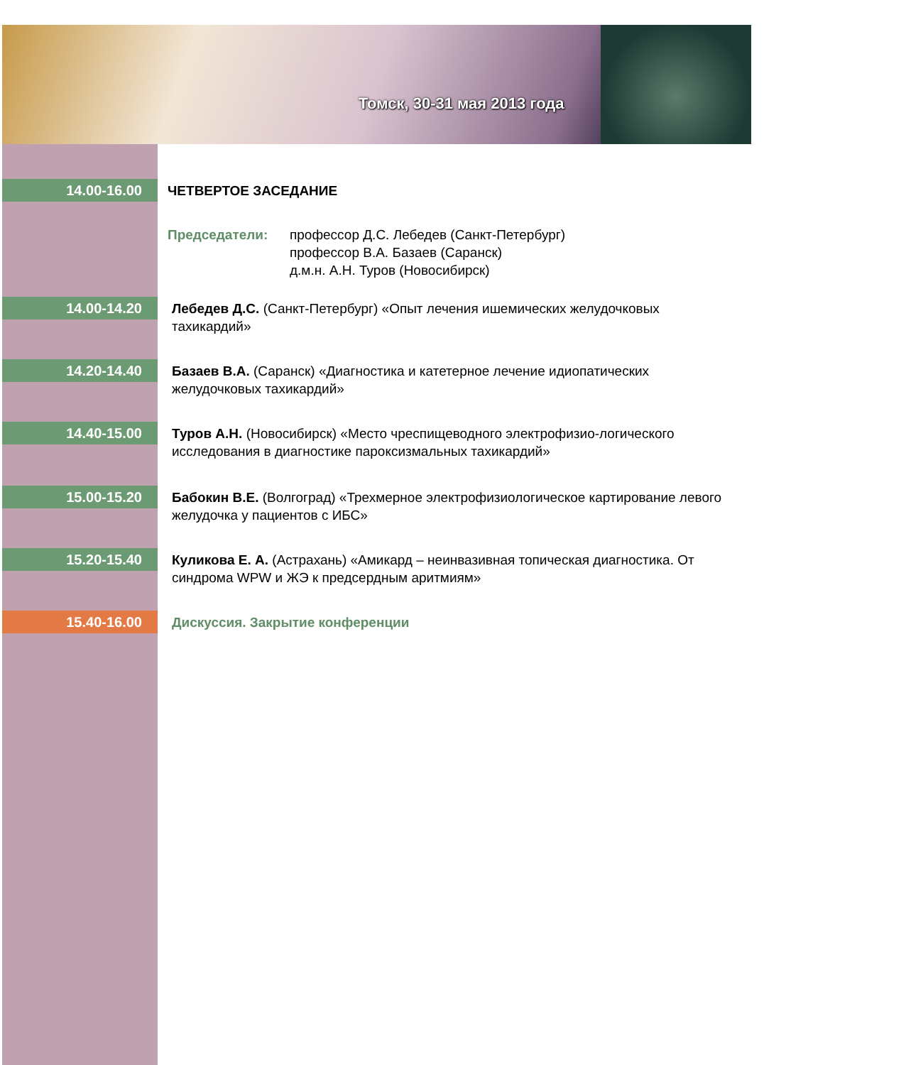Томск, 30-31 мая 2013 года
14.00-16.00
ЧЕТВЕРТОЕ ЗАСЕДАНИЕ
Председатели: профессор Д.С. Лебедев (Санкт-Петербург)
профессор В.А. Базаев (Саранск)
д.м.н. А.Н. Туров (Новосибирск)
14.00-14.20
Лебедев Д.С. (Санкт-Петербург) «Опыт лечения ишемических желудочковых тахикардий»
14.20-14.40
Базаев В.А. (Саранск) «Диагностика и катетерное лечение идиопатических желудочковых тахикардий»
14.40-15.00
Туров А.Н. (Новосибирск) «Место чреспищеводного электрофизио-логического исследования в диагностике пароксизмальных тахикардий»
15.00-15.20
Бабокин В.Е. (Волгоград) «Трехмерное электрофизиологическое картирование левого желудочка у пациентов с ИБС»
15.20-15.40
Куликова Е. А. (Астрахань) «Амикард – неинвазивная топическая диагностика. От синдрома WPW и ЖЭ к предсердным аритмиям»
15.40-16.00
Дискуссия. Закрытие конференции